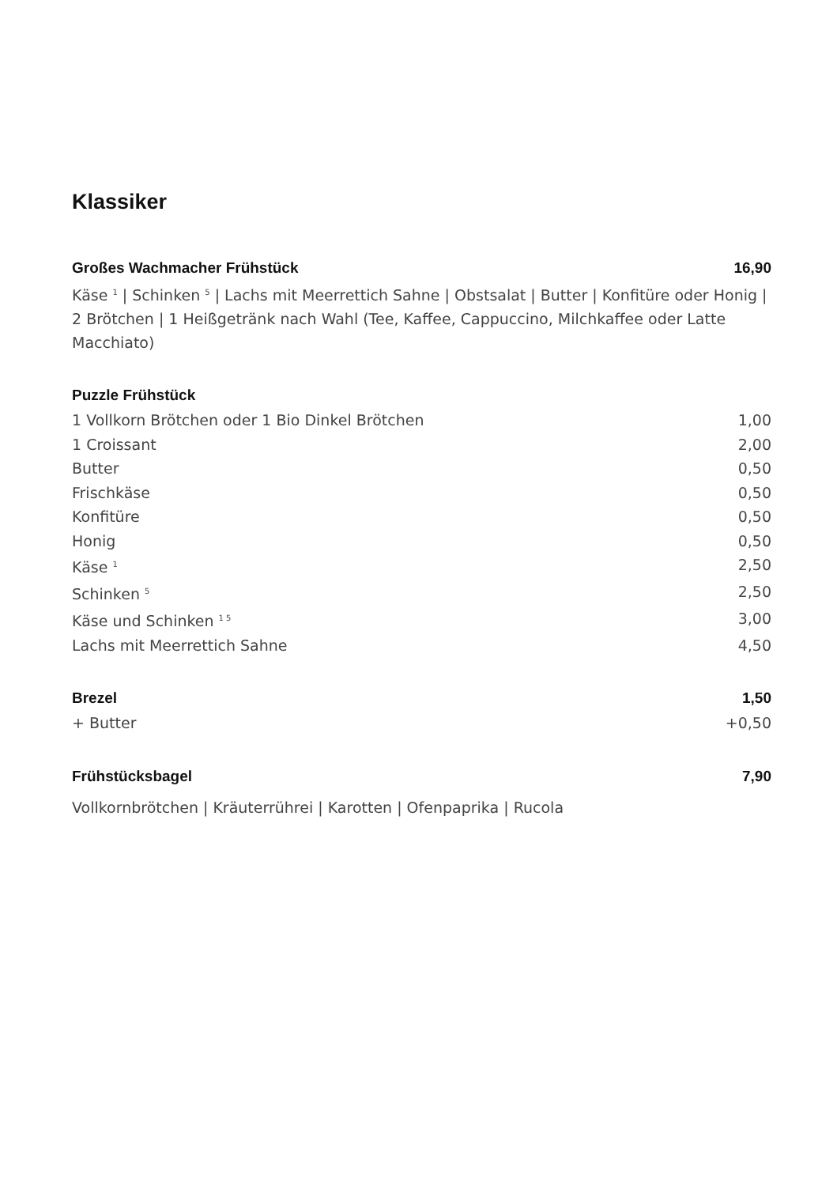Klassiker
Großes Wachmacher Frühstück 16,90
Käse <sup>1</sup> | Schinken <sup>5</sup> | Lachs mit Meerrettich Sahne | Obstsalat | Butter | Konfitüre oder Honig |
2 Brötchen | 1 Heißgetränk nach Wahl (Tee, Kaffee, Cappuccino, Milchkaffee oder Latte Macchiato)
Puzzle Frühstück
1 Vollkorn Brötchen oder 1 Bio Dinkel Brötchen 1,00
1 Croissant 2,00
Butter 0,50
Frischkäse 0,50
Konfitüre 0,50
Honig 0,50
Käse <sup>1</sup> 2,50
Schinken <sup>5</sup> 2,50
Käse und Schinken <sup>1 5</sup> 3,00
Lachs mit Meerrettich Sahne 4,50
Brezel 1,50
+ Butter +0,50
Frühstücksbagel 7,90
Vollkornbrötchen | Kräuterrührei | Karotten | Ofenpaprika | Rucola